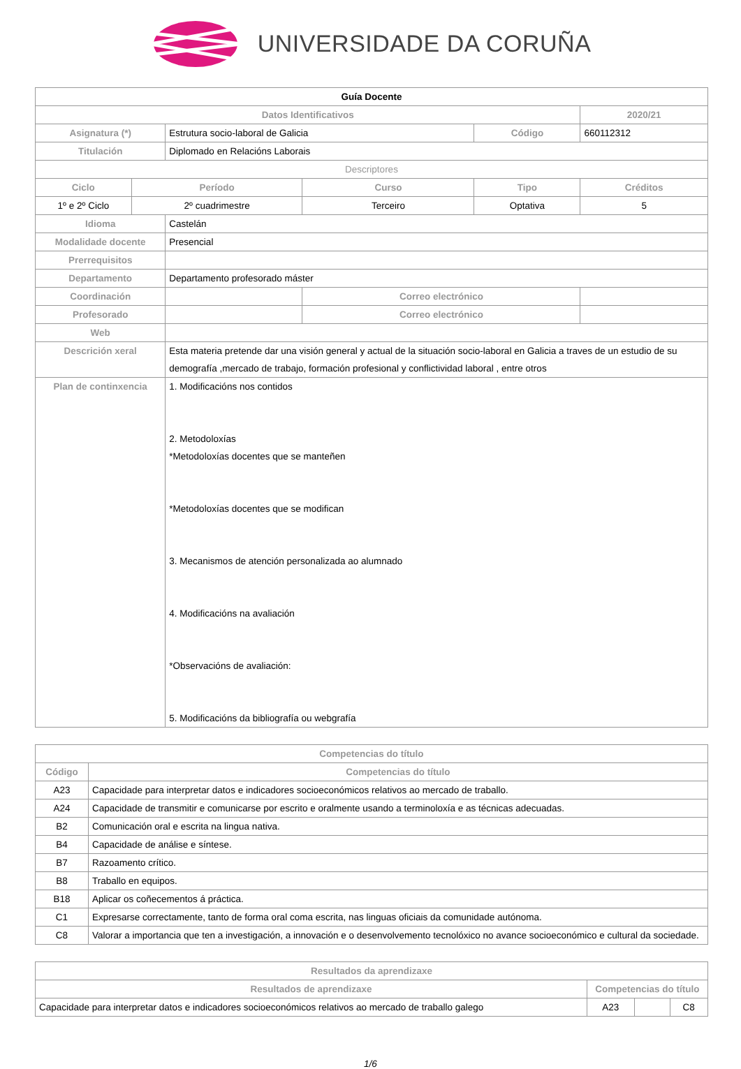UNIVERSIDADE DA CORUÑA
| Guía Docente | | | | | | | |
| Datos Identificativos | | | | | | | 2020/21 |
| Asignatura (*) | | Estrutura socio-laboral de Galicia | | | Código | | 660112312 |
| Titulación | | Diplomado en Relacións Laborais | | | | | |
| Descriptores | | | | | | | |
| Ciclo | Período | | Curso | | Tipo | | Créditos |
| 1º e 2º Ciclo | 2º cuadrimestre | | Terceiro | | Optativa | | 5 |
| Idioma | | Castelán | | | | | |
| Modalidade docente | | Presencial | | | | | |
| Prerrequisitos | | | | | | | |
| Departamento | | Departamento profesorado máster | | | | | |
| Coordinación | | | | Correo electrónico | | | |
| Profesorado | | | | Correo electrónico | | | |
| Web | | | | | | | |
| Descrición xeral | | Esta materia pretende dar una visión general y actual de la situación socio-laboral en Galicia a traves de un estudio de su demografía ,mercado de trabajo, formación profesional y conflictividad laboral , entre otros | | | | | |
| Plan de continxencia | | 1. Modificacións nos contidos 2. Metodoloxías *Metodoloxías docentes que se manteñen *Metodoloxías docentes que se modifican 3. Mecanismos de atención personalizada ao alumnado 4. Modificacións na avaliación *Observacións de avaliación: 5. Modificacións da bibliografía ou webgrafía | | | | | |
| Competencias do título | |
| --- | --- |
| Código | Competencias do título |
| A23 | Capacidade para interpretar datos e indicadores socioeconómicos relativos ao mercado de traballo. |
| A24 | Capacidade de transmitir e comunicarse por escrito e oralmente usando a terminoloxía e as técnicas adecuadas. |
| B2 | Comunicación oral e escrita na lingua nativa. |
| B4 | Capacidade de análise e síntese. |
| B7 | Razoamento crítico. |
| B8 | Traballo en equipos. |
| B18 | Aplicar os coñecementos á práctica. |
| C1 | Expresarse correctamente, tanto de forma oral coma escrita, nas linguas oficiais da comunidade autónoma. |
| C8 | Valorar a importancia que ten a investigación, a innovación e o desenvolvemento tecnolóxico no avance socioeconómico e cultural da sociedade. |
| Resultados da aprendizaxe | | | |
| --- | --- | --- | --- |
| Resultados de aprendizaxe | Competencias do título | | |
| Capacidade para interpretar datos e indicadores socioeconómicos relativos ao mercado de traballo galego | A23 | | C8 |
1/6